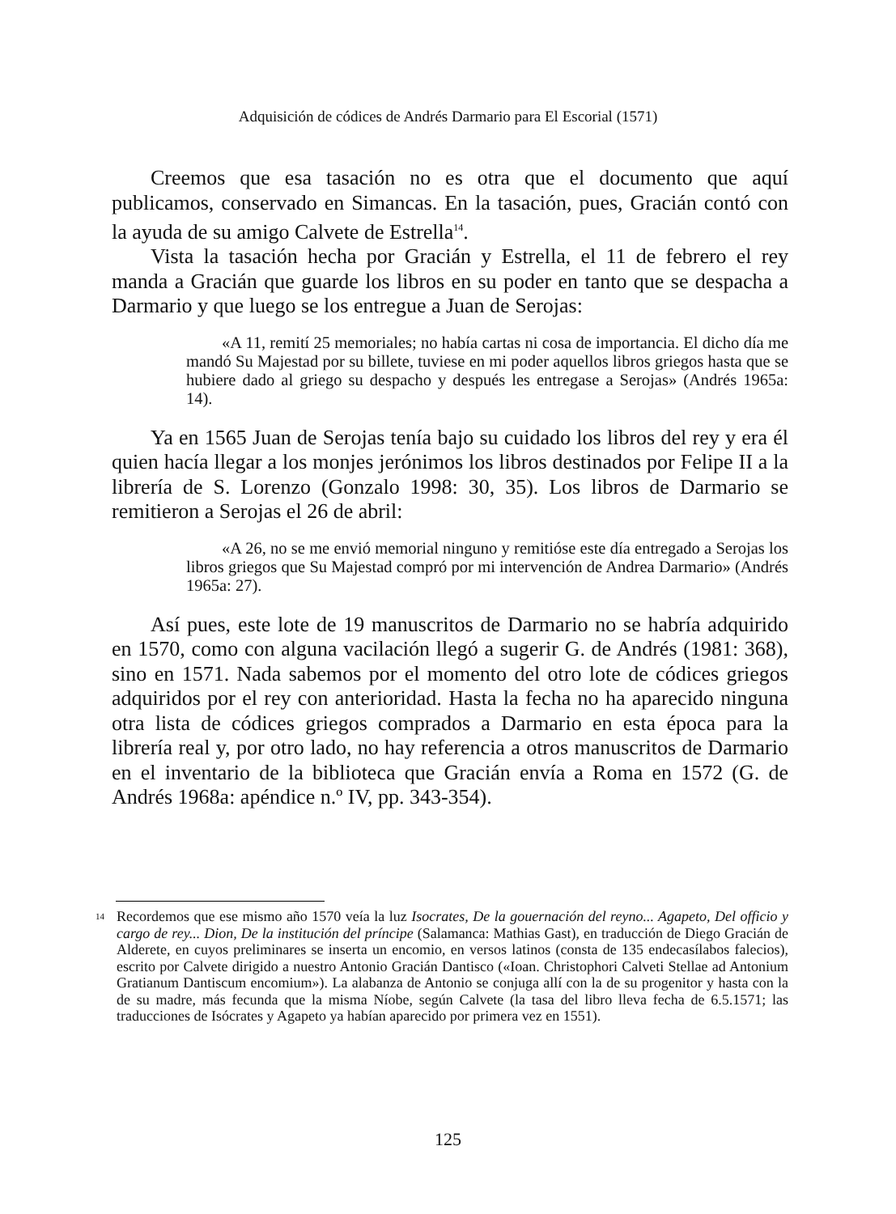Adquisición de códices de Andrés Darmario para El Escorial (1571)
Creemos que esa tasación no es otra que el documento que aquí publicamos, conservado en Simancas. En la tasación, pues, Gracián contó con la ayuda de su amigo Calvete de Estrella<sup>14</sup>.
Vista la tasación hecha por Gracián y Estrella, el 11 de febrero el rey manda a Gracián que guarde los libros en su poder en tanto que se despacha a Darmario y que luego se los entregue a Juan de Serojas:
«A 11, remití 25 memoriales; no había cartas ni cosa de importancia. El dicho día me mandó Su Majestad por su billete, tuviese en mi poder aquellos libros griegos hasta que se hubiere dado al griego su despacho y después les entregase a Serojas» (Andrés 1965a: 14).
Ya en 1565 Juan de Serojas tenía bajo su cuidado los libros del rey y era él quien hacía llegar a los monjes jerónimos los libros destinados por Felipe II a la librería de S. Lorenzo (Gonzalo 1998: 30, 35). Los libros de Darmario se remitieron a Serojas el 26 de abril:
«A 26, no se me envió memorial ninguno y remitióse este día entregado a Serojas los libros griegos que Su Majestad compró por mi intervención de Andrea Darmario» (Andrés 1965a: 27).
Así pues, este lote de 19 manuscritos de Darmario no se habría adquirido en 1570, como con alguna vacilación llegó a sugerir G. de Andrés (1981: 368), sino en 1571. Nada sabemos por el momento del otro lote de códices griegos adquiridos por el rey con anterioridad. Hasta la fecha no ha aparecido ninguna otra lista de códices griegos comprados a Darmario en esta época para la librería real y, por otro lado, no hay referencia a otros manuscritos de Darmario en el inventario de la biblioteca que Gracián envía a Roma en 1572 (G. de Andrés 1968a: apéndice n.º IV, pp. 343-354).
<sup>14</sup>
Recordemos que ese mismo año 1570 veía la luz Isocrates, De la gouernación del reyno... Agapeto, Del officio y cargo de rey... Dion, De la institución del príncipe (Salamanca: Mathias Gast), en traducción de Diego Gracián de Alderete, en cuyos preliminares se inserta un encomio, en versos latinos (consta de 135 endecasílabos falecios), escrito por Calvete dirigido a nuestro Antonio Gracián Dantisco («Ioan. Christophori Calveti Stellae ad Antonium Gratianum Dantiscum encomium»). La alabanza de Antonio se conjuga allí con la de su progenitor y hasta con la de su madre, más fecunda que la misma Níobe, según Calvete (la tasa del libro lleva fecha de 6.5.1571; las traducciones de Isócrates y Agapeto ya habían aparecido por primera vez en 1551).
125